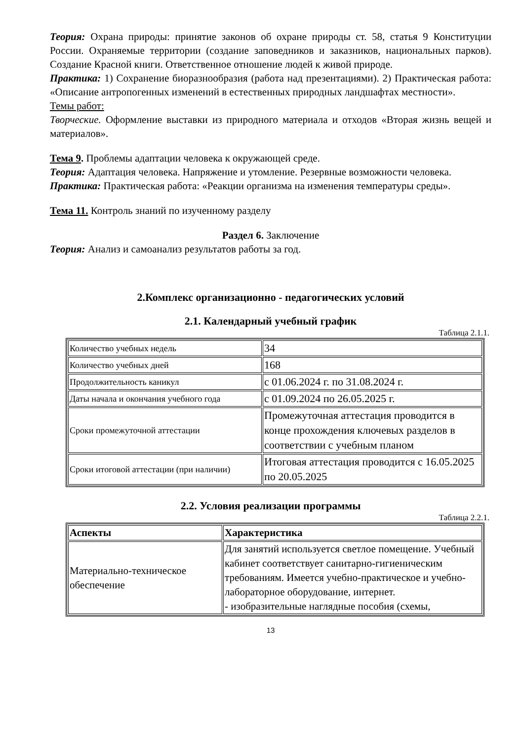Теория: Охрана природы: принятие законов об охране природы ст. 58, статья 9 Конституции России. Охраняемые территории (создание заповедников и заказников, национальных парков). Создание Красной книги. Ответственное отношение людей к живой природе.
Практика: 1) Сохранение биоразнообразия (работа над презентациями). 2) Практическая работа: «Описание антропогенных изменений в естественных природных ландшафтах местности».
Темы работ:
Творческие. Оформление выставки из природного материала и отходов «Вторая жизнь вещей и материалов».
Тема 9. Проблемы адаптации человека к окружающей среде.
Теория: Адаптация человека. Напряжение и утомление. Резервные возможности человека.
Практика: Практическая работа: «Реакции организма на изменения температуры среды».
Тема 11. Контроль знаний по изученному разделу
Раздел 6. Заключение
Теория: Анализ и самоанализ результатов работы за год.
2.Комплекс организационно - педагогических условий
2.1. Календарный учебный график
Таблица 2.1.1.
| Количество учебных недель | 34 |
| Количество учебных дней | 168 |
| Продолжительность каникул | с 01.06.2024 г. по 31.08.2024 г. |
| Даты начала и окончания учебного года | с 01.09.2024 по 26.05.2025 г. |
| Сроки промежуточной аттестации | Промежуточная аттестация проводится в конце прохождения ключевых разделов в соответствии с учебным планом |
| Сроки итоговой аттестации (при наличии) | Итоговая аттестация проводится с 16.05.2025 по 20.05.2025 |
2.2. Условия реализации программы
Таблица 2.2.1.
| Аспекты | Характеристика |
| --- | --- |
| Материально-техническое обеспечение | Для занятий используется светлое помещение. Учебный кабинет соответствует санитарно-гигиеническим требованиям. Имеется учебно-практическое и учебно-лабораторное оборудование, интернет. - изобразительные наглядные пособия (схемы, |
13